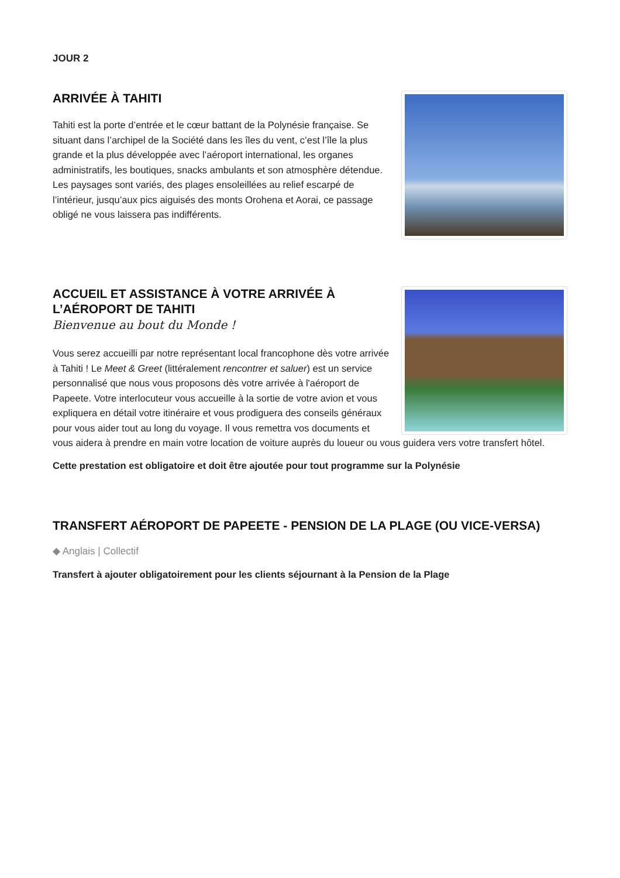JOUR 2
ARRIVÉE À TAHITI
Tahiti est la porte d’entrée et le cœur battant de la Polynésie française. Se situant dans l’archipel de la Société dans les îles du vent, c’est l’île la plus grande et la plus développée avec l’aéroport international, les organes administratifs, les boutiques, snacks ambulants et son atmosphère détendue. Les paysages sont variés, des plages ensoleillées au relief escarpé de l’intérieur, jusqu’aux pics aiguisés des monts Orohena et Aorai, ce passage obligé ne vous laissera pas indifférents.
ACCUEIL ET ASSISTANCE À VOTRE ARRIVÉE À L’AÉROPORT DE TAHITI
Bienvenue au bout du Monde !
Vous serez accueilli par notre représentant local francophone dès votre arrivée à Tahiti ! Le Meet & Greet (littéralement rencontrer et saluer) est un service personnalisé que nous vous proposons dès votre arrivée à l'aéroport de Papeete. Votre interlocuteur vous accueille à la sortie de votre avion et vous expliquera en détail votre itinéraire et vous prodiguera des conseils généraux pour vous aider tout au long du voyage. Il vous remettra vos documents et vous aidera à prendre en main votre location de voiture auprès du loueur ou vous guidera vers votre transfert hôtel.
Cette prestation est obligatoire et doit être ajoutée pour tout programme sur la Polynésie
TRANSFERT AÉROPORT DE PAPEETE - PENSION DE LA PLAGE (OU VICE-VERSA)
◆ Anglais | Collectif
Transfert à ajouter obligatoirement pour les clients séjournant à la Pension de la Plage